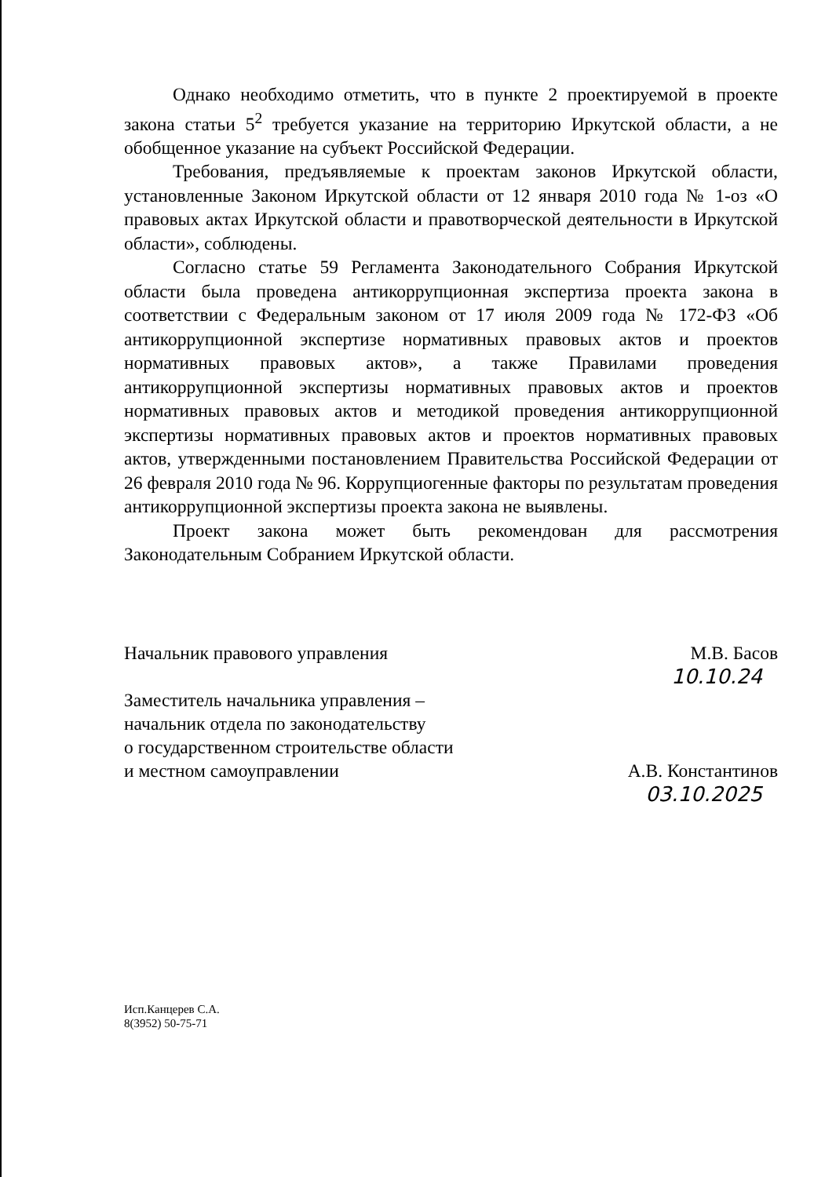Однако необходимо отметить, что в пункте 2 проектируемой в проекте закона статьи 5<sup>2</sup> требуется указание на территорию Иркутской области, а не обобщенное указание на субъект Российской Федерации.
Требования, предъявляемые к проектам законов Иркутской области, установленные Законом Иркутской области от 12 января 2010 года № 1-оз «О правовых актах Иркутской области и правотворческой деятельности в Иркутской области», соблюдены.
Согласно статье 59 Регламента Законодательного Собрания Иркутской области была проведена антикоррупционная экспертиза проекта закона в соответствии с Федеральным законом от 17 июля 2009 года № 172-ФЗ «Об антикоррупционной экспертизе нормативных правовых актов и проектов нормативных правовых актов», а также Правилами проведения антикоррупционной экспертизы нормативных правовых актов и проектов нормативных правовых актов и методикой проведения антикоррупционной экспертизы нормативных правовых актов и проектов нормативных правовых актов, утвержденными постановлением Правительства Российской Федерации от 26 февраля 2010 года № 96. Коррупциогенные факторы по результатам проведения антикоррупционной экспертизы проекта закона не выявлены.
Проект закона может быть рекомендован для рассмотрения Законодательным Собранием Иркутской области.
Начальник правового управления М.В. Басов
10.10.24
Заместитель начальника управления –
начальник отдела по законодательству
о государственном строительстве области
и местном самоуправлении А.В. Константинов
03.10.2025
Исп.Канцерев С.А.
8(3952) 50-75-71